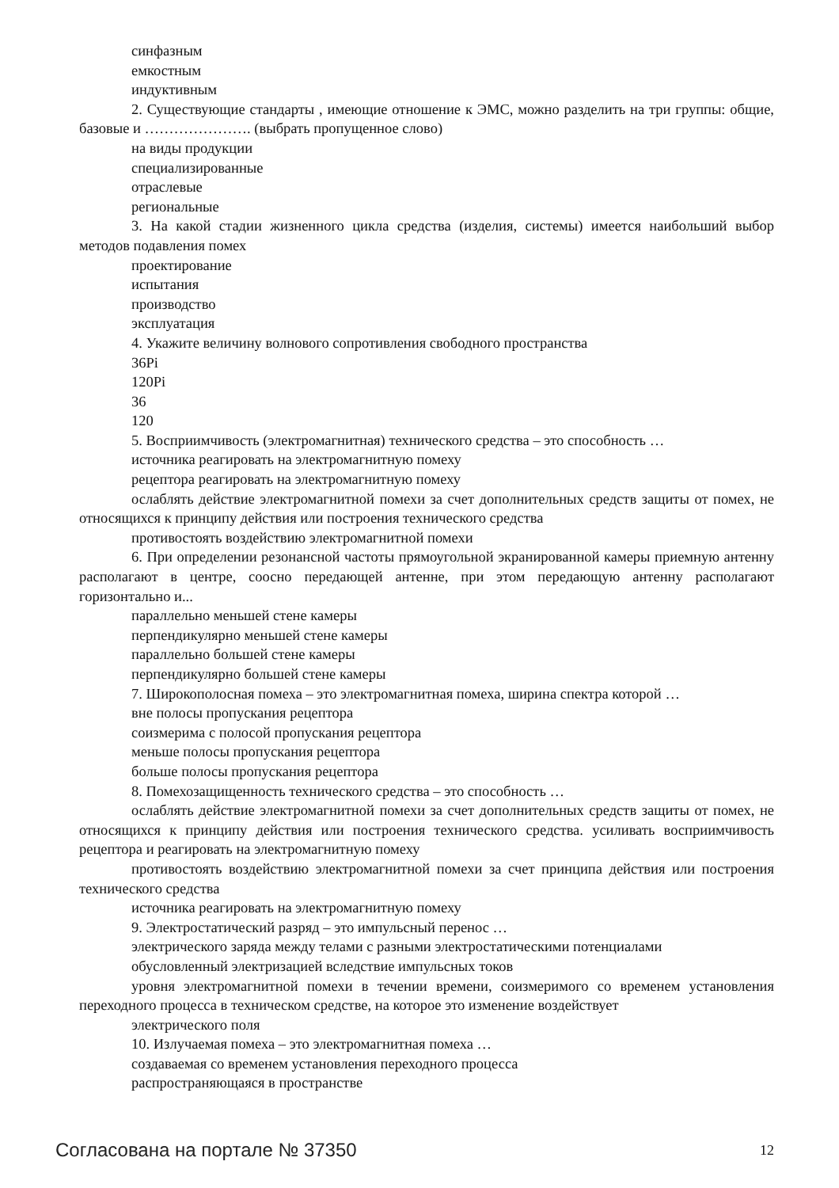синфазным
емкостным
индуктивным
2. Существующие стандарты , имеющие отношение к ЭМС, можно разделить на три группы: общие, базовые и …………………. (выбрать пропущенное слово)
на виды продукции
специализированные
отраслевые
региональные
3. На какой стадии жизненного цикла средства (изделия, системы) имеется наибольший выбор методов подавления помех
проектирование
испытания
производство
эксплуатация
4. Укажите величину волнового сопротивления свободного пространства
36Pi
120Pi
36
120
5. Восприимчивость (электромагнитная) технического средства – это способность …
источника реагировать на электромагнитную помеху
рецептора реагировать на электромагнитную помеху
ослаблять действие электромагнитной помехи за счет дополнительных средств защиты от помех, не относящихся к принципу действия или построения технического средства
противостоять воздействию электромагнитной помехи
6. При определении резонансной частоты прямоугольной экранированной камеры приемную антенну располагают в центре, соосно передающей антенне, при этом передающую антенну располагают горизонтально и...
параллельно меньшей стене камеры
перпендикулярно меньшей стене камеры
параллельно большей стене камеры
перпендикулярно большей стене камеры
7. Широкополосная помеха – это электромагнитная помеха, ширина спектра которой …
вне полосы пропускания рецептора
соизмерима с полосой пропускания рецептора
меньше полосы пропускания рецептора
больше полосы пропускания рецептора
8. Помехозащищенность технического средства – это способность …
ослаблять действие электромагнитной помехи за счет дополнительных средств защиты от помех, не относящихся к принципу действия или построения технического средства. усиливать восприимчивость рецептора и реагировать на электромагнитную помеху
противостоять воздействию электромагнитной помехи за счет принципа действия или построения технического средства
источника реагировать на электромагнитную помеху
9. Электростатический разряд – это импульсный перенос …
электрического заряда между телами с разными электростатическими потенциалами
обусловленный электризацией вследствие импульсных токов
уровня электромагнитной помехи в течении времени, соизмеримого со временем установления переходного процесса в техническом средстве, на которое это изменение воздействует
электрического поля
10. Излучаемая помеха – это электромагнитная помеха …
создаваемая со временем установления переходного процесса
распространяющаяся в пространстве
Согласована на портале № 37350 12